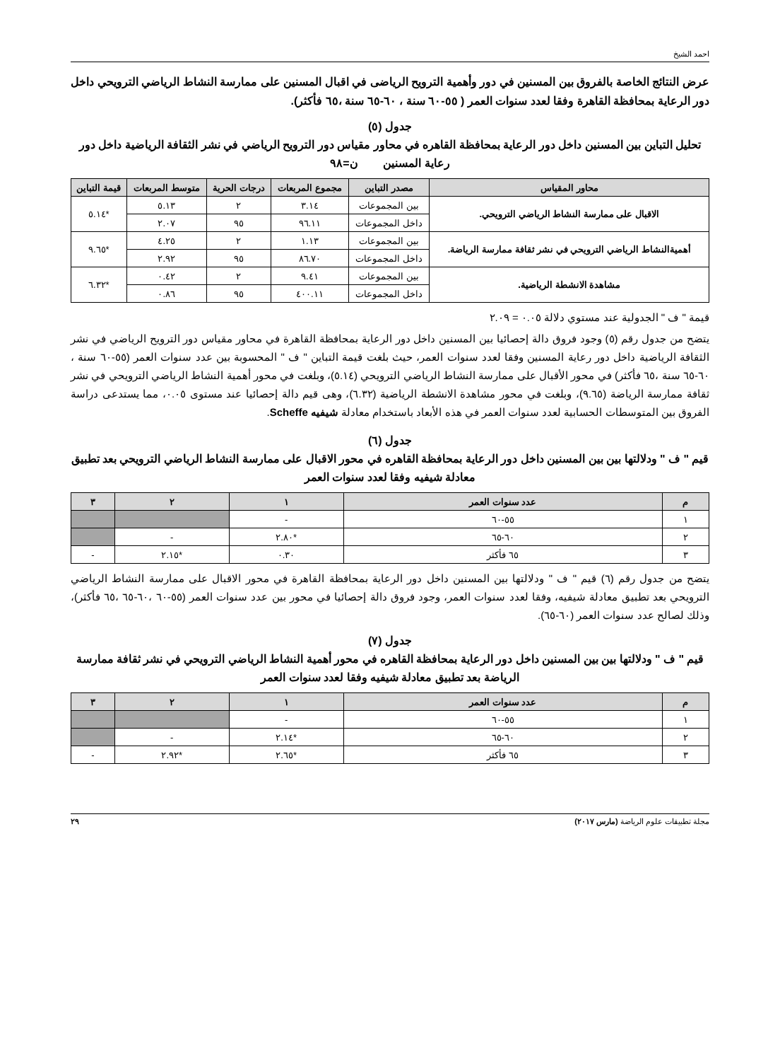احمد الشيخ
عرض النتائج الخاصة بالفروق بين المسنين في دور وأهمية الترويح الرياضى في اقبال المسنين على ممارسة النشاط الرياضي الترويحي داخل دور الرعاية بمحافظة القاهرة وفقا لعدد سنوات العمر ( ٥٥-٦٠ سنة ، ٦٠-٦٥ سنة ،٦٥ فأكثر).
جدول (٥)
تحليل التباين بين المسنين داخل دور الرعاية بمحافظة القاهره في محاور مقياس دور الترويح الرياضي في نشر الثقافة الرياضية داخل دور رعاية المسنين ن=٩٨
| محاور المقياس | مصدر التباين | مجموع المربعات | درجات الحرية | متوسط المربعات | قيمة التباين |
| --- | --- | --- | --- | --- | --- |
| الاقبال على ممارسة النشاط الرياضي الترويحي. | بين المجموعات | ٣.١٤ | ٢ | ٥.١٣ | *٥.١٤ |
| | داخل المجموعات | ٩٦.١١ | ٩٥ | ٢.٠٧ | |
| أهميةالنشاط الرياضي الترويحي في نشر ثقافة ممارسة الرياضة. | بين المجموعات | ١.١٣ | ٢ | ٤.٢٥ | *٩.٦٥ |
| | داخل المجموعات | ٨٦.٧٠ | ٩٥ | ٢.٩٢ | |
| مشاهدة الانشطة الرياضية. | بين المجموعات | ٩.٤١ | ٢ | ٠.٤٢ | *٦.٣٢ |
| | داخل المجموعات | ٤٠٠.١١ | ٩٥ | ٠.٨٦ | |
قيمة " ف " الجدولية عند مستوي دلالة ٠.٠٥ = ٢.٠٩
يتضح من جدول رقم (٥) وجود فروق دالة إحصائيا بين المسنين داخل دور الرعاية بمحافظة القاهرة في محاور مقياس دور الترويح الرياضي في نشر الثقافة الرياضية داخل دور رعاية المسنين وفقا لعدد سنوات العمر، حيث بلغت قيمة التباين " ف " المحسوبة بين عدد سنوات العمر (٥٥-٦٠ سنة ، ٦٠-٦٥ سنة ،٦٥ فأكثر) في محور الأقبال على ممارسة النشاط الرياضي الترويحي (٥.١٤)، وبلغت في محور أهمية النشاط الرياضي الترويحي في نشر ثقافة ممارسة الرياضة (٩.٦٥)، وبلغت في محور مشاهدة الانشطة الرياضية (٦.٣٢)، وهى قيم دالة إحصائيا عند مستوى ٠.٠٥، مما يستدعى دراسة الفروق بين المتوسطات الحسابية لعدد سنوات العمر في هذه الأبعاد باستخدام معادلة شيفيه Scheffe.
جدول (٦)
قيم " ف " ودلالتها بين بين المسنين داخل دور الرعاية بمحافظة القاهره في محور الاقبال على ممارسة النشاط الرياضي الترويحي بعد تطبيق معادلة شيفيه وفقا لعدد سنوات العمر
| م | عدد سنوات العمر | ١ | ٢ | ٣ |
| --- | --- | --- | --- | --- |
| ١ | ٥٥-٦٠ | - | | |
| ٢ | ٦٠-٦٥ | *٢.٨٠ | - | |
| ٣ | ٦٥ فأكثر | ٠.٣٠ | *٢.١٥ | - |
يتضح من جدول رقم (٦) قيم " ف " ودلالتها بين المسنين داخل دور الرعاية بمحافظة القاهرة في محور الاقبال على ممارسة النشاط الرياضي الترويحي بعد تطبيق معادلة شيفيه، وفقا لعدد سنوات العمر، وجود فروق دالة إحصائيا في محور بين عدد سنوات العمر (٥٥-٦٠ ،٦٠-٦٥ ،٦٥ فأكثر)، وذلك لصالح عدد سنوات العمر (٦٠-٦٥).
جدول (٧)
قيم " ف " ودلالتها بين بين المسنين داخل دور الرعاية بمحافظة القاهره في محور أهمية النشاط الرياضي الترويحي في نشر ثقافة ممارسة الرياضة بعد تطبيق معادلة شيفيه وفقا لعدد سنوات العمر
| م | عدد سنوات العمر | ١ | ٢ | ٣ |
| --- | --- | --- | --- | --- |
| ١ | ٥٥-٦٠ | - | | |
| ٢ | ٦٠-٦٥ | *٢.١٤ | - | |
| ٣ | ٦٥ فأكثر | *٢.٦٥ | *٢.٩٢ | - |
مجلة تطبيقات علوم الرياضة (مارس ٢٠١٧) ٢٩